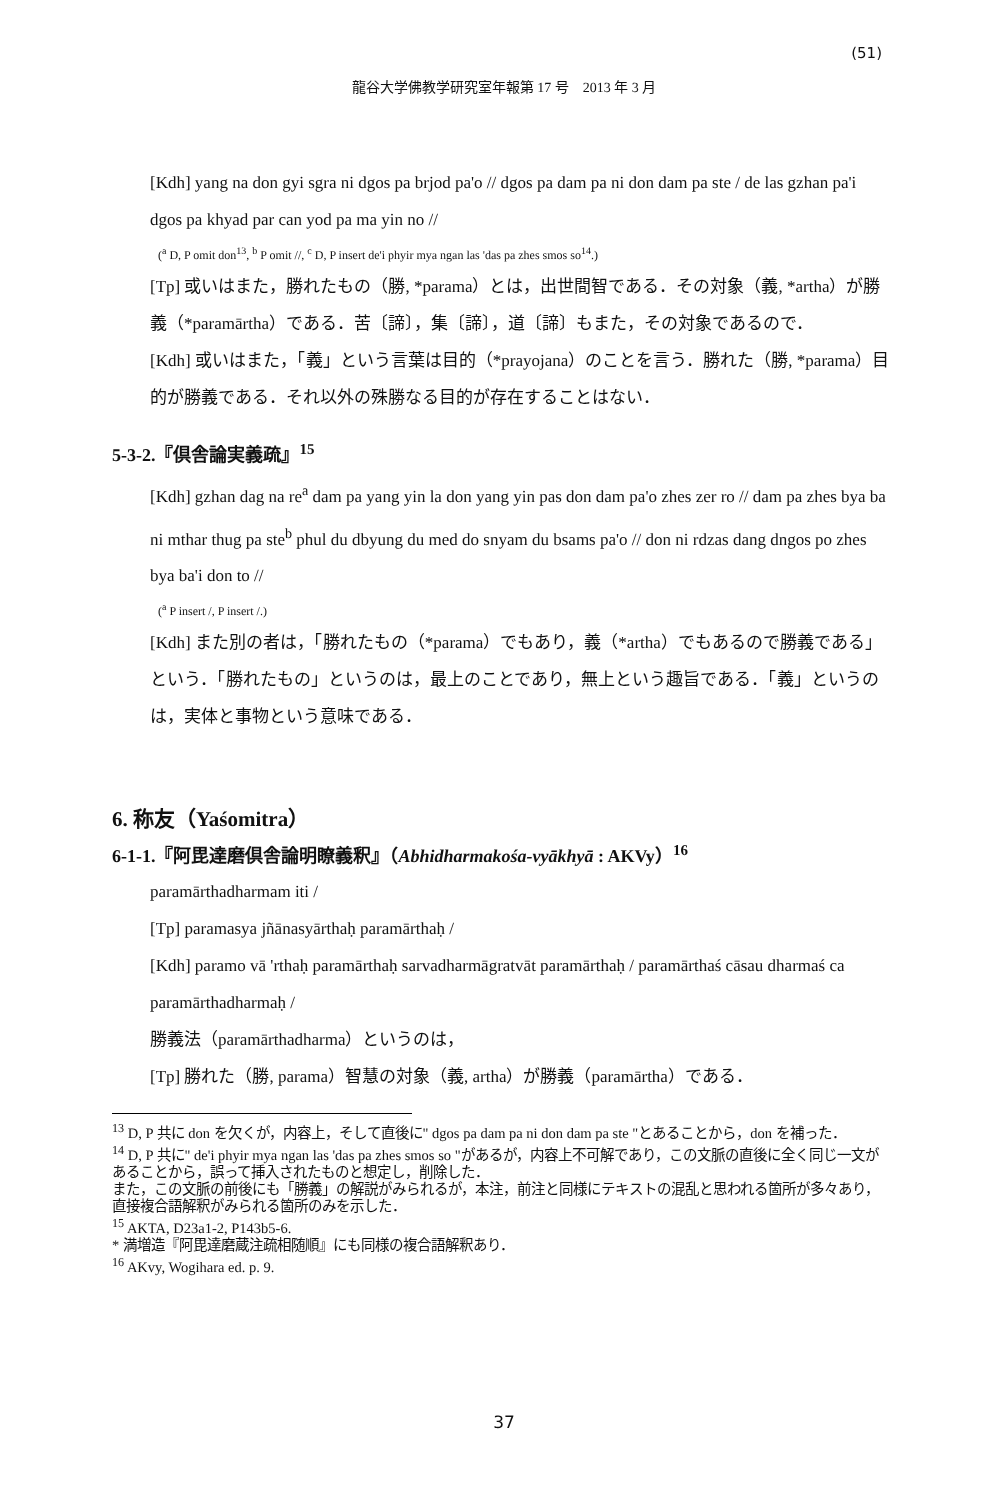(51)
龍谷大学佛教学研究室年報第 17 号　2013 年 3 月
[Kdh] yang na don gyi sgra ni dgos pa brjod pa'o // dgos pa dam pa ni don dam pa ste / de las gzhan pa'i dgos pa khyad par can yod pa ma yin no //
(<sup>a</sup> D, P omit don<sup>13</sup>, <sup>b</sup> P omit //, <sup>c</sup> D, P insert de'i phyir mya ngan las 'das pa zhes smos so<sup>14</sup>.)
[Tp] 或いはまた，勝れたもの（勝, *parama）とは，出世間智である．その対象（義, *artha）が勝義（*paramārtha）である．苦〔諦〕，集〔諦〕，道〔諦〕もまた，その対象であるので．
[Kdh] 或いはまた，「義」という言葉は目的（*prayojana）のことを言う．勝れた（勝, *parama）目的が勝義である．それ以外の殊勝なる目的が存在することはない．
5-3-2.『倶舎論実義疏』<sup>15</sup>
[Kdh] gzhan dag na re<sup>a</sup> dam pa yang yin la don yang yin pas don dam pa'o zhes zer ro // dam pa zhes bya ba ni mthar thug pa ste<sup>b</sup> phul du dbyung du med do snyam du bsams pa'o // don ni rdzas dang dngos po zhes bya ba'i don to //
(<sup>a</sup> P insert /, P insert /.)
[Kdh] また別の者は，「勝れたもの（*parama）でもあり，義（*artha）でもあるので勝義である」という．「勝れたもの」というのは，最上のことであり，無上という趣旨である．「義」というのは，実体と事物という意味である．
6. 称友（Yaśomitra）
6-1-1.『阿毘達磨倶舎論明瞭義釈』（Abhidharmakośa-vyākhyā : AKVy）<sup>16</sup>
paramārthadharmam iti /
[Tp] paramasya jñānasyārthaḥ paramārthaḥ /
[Kdh] paramo vā 'rthaḥ paramārthaḥ sarvadharmāgratvāt paramārthaḥ / paramārthaś cāsau dharmaś ca paramārthadharmaḥ /
勝義法（paramārthadharma）というのは，
[Tp] 勝れた（勝, parama）智慧の対象（義, artha）が勝義（paramārtha）である．
<sup>13</sup> D, P 共に don を欠くが，内容上，そして直後に" dgos pa dam pa ni don dam pa ste "とあることから，don を補った．
<sup>14</sup> D, P 共に" de'i phyir mya ngan las 'das pa zhes smos so "があるが，内容上不可解であり，この文脈の直後に全く同じ一文があることから，誤って挿入されたものと想定し，削除した．
また，この文脈の前後にも「勝義」の解説がみられるが，本注，前注と同様にテキストの混乱と思われる箇所が多々あり，直接複合語解釈がみられる箇所のみを示した．
<sup>15</sup> AKTA, D23a1-2, P143b5-6.
* 満増造『阿毘達磨蔵注疏相随順』にも同様の複合語解釈あり．
<sup>16</sup> AKvy, Wogihara ed. p. 9.
37